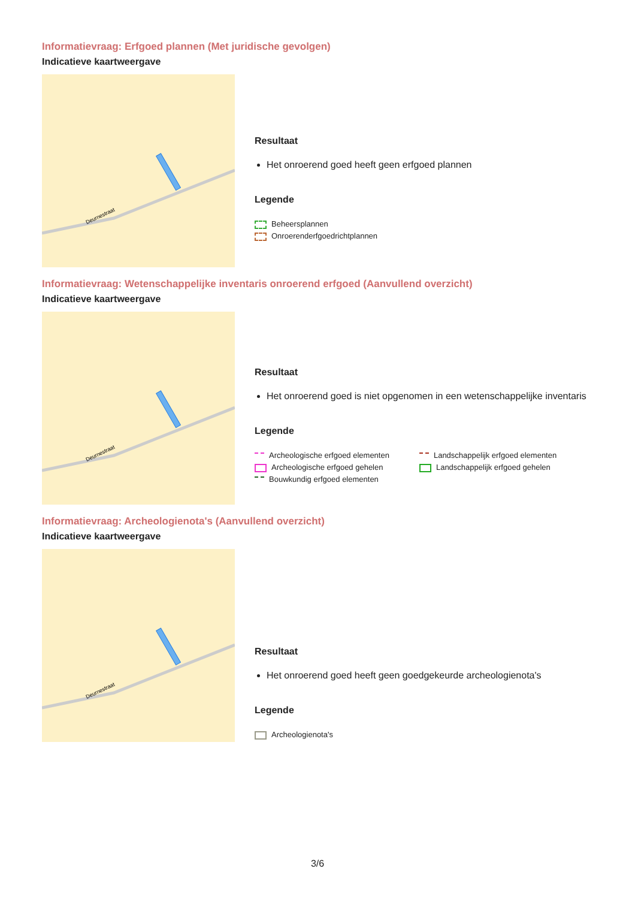Informatievraag: Erfgoed plannen (Met juridische gevolgen)
Indicatieve kaartweergave
Deurnestraat
Resultaat
Het onroerend goed heeft geen erfgoed plannen
Legende
Beheersplannen
Onroerenderfgoedrichtplannen
Informatievraag: Wetenschappelijke inventaris onroerend erfgoed (Aanvullend overzicht)
Indicatieve kaartweergave
Deurnestraat
Resultaat
Het onroerend goed is niet opgenomen in een wetenschappelijke inventaris
Legende
Archeologische erfgoed elementen
Archeologische erfgoed gehelen
Bouwkundig erfgoed elementen
Landschappelijk erfgoed elementen
Landschappelijk erfgoed gehelen
Informatievraag: Archeologienota's (Aanvullend overzicht)
Indicatieve kaartweergave
Deurnestraat
Resultaat
Het onroerend goed heeft geen goedgekeurde archeologienota's
Legende
Archeologienota's
3/6